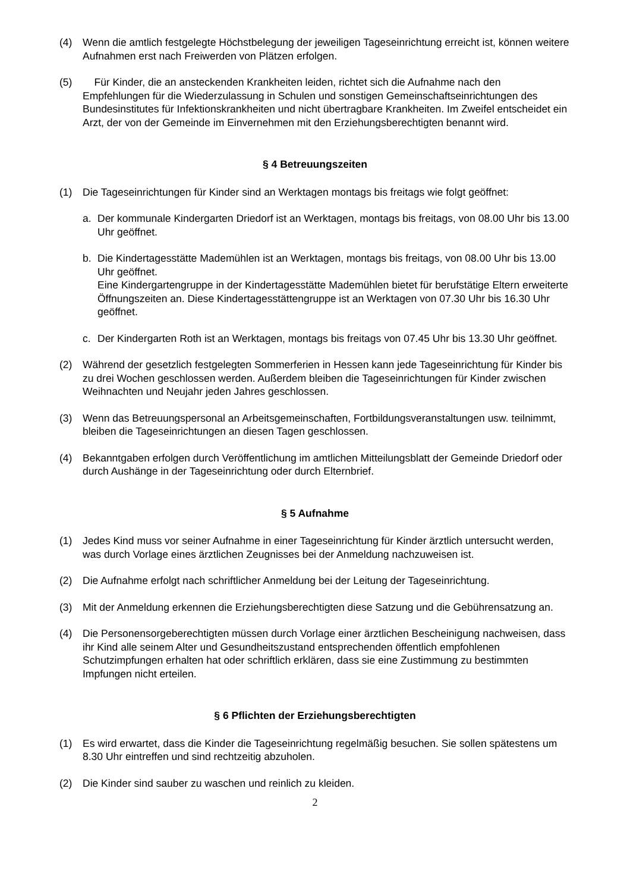(4) Wenn die amtlich festgelegte Höchstbelegung der jeweiligen Tageseinrichtung erreicht ist, können weitere Aufnahmen erst nach Freiwerden von Plätzen erfolgen.
(5) Für Kinder, die an ansteckenden Krankheiten leiden, richtet sich die Aufnahme nach den Empfehlungen für die Wiederzulassung in Schulen und sonstigen Gemeinschaftseinrichtungen des Bundesinstitutes für Infektionskrankheiten und nicht übertragbare Krankheiten. Im Zweifel entscheidet ein Arzt, der von der Gemeinde im Einvernehmen mit den Erziehungsberechtigten benannt wird.
§ 4 Betreuungszeiten
(1) Die Tageseinrichtungen für Kinder sind an Werktagen montags bis freitags wie folgt geöffnet:
a. Der kommunale Kindergarten Driedorf ist an Werktagen, montags bis freitags, von 08.00 Uhr bis 13.00 Uhr geöffnet.
b. Die Kindertagesstätte Mademühlen ist an Werktagen, montags bis freitags, von 08.00 Uhr bis 13.00 Uhr geöffnet.
Eine Kindergartengruppe in der Kindertagesstätte Mademühlen bietet für berufstätige Eltern erweiterte Öffnungszeiten an. Diese Kindertagesstättengruppe ist an Werktagen von 07.30 Uhr bis 16.30 Uhr geöffnet.
c. Der Kindergarten Roth ist an Werktagen, montags bis freitags von 07.45 Uhr bis 13.30 Uhr geöffnet.
(2) Während der gesetzlich festgelegten Sommerferien in Hessen kann jede Tageseinrichtung für Kinder bis zu drei Wochen geschlossen werden. Außerdem bleiben die Tageseinrichtungen für Kinder zwischen Weihnachten und Neujahr jeden Jahres geschlossen.
(3) Wenn das Betreuungspersonal an Arbeitsgemeinschaften, Fortbildungsveranstaltungen usw. teilnimmt, bleiben die Tageseinrichtungen an diesen Tagen geschlossen.
(4) Bekanntgaben erfolgen durch Veröffentlichung im amtlichen Mitteilungsblatt der Gemeinde Driedorf oder durch Aushänge in der Tageseinrichtung oder durch Elternbrief.
§ 5 Aufnahme
(1) Jedes Kind muss vor seiner Aufnahme in einer Tageseinrichtung für Kinder ärztlich untersucht werden, was durch Vorlage eines ärztlichen Zeugnisses bei der Anmeldung nachzuweisen ist.
(2) Die Aufnahme erfolgt nach schriftlicher Anmeldung bei der Leitung der Tageseinrichtung.
(3) Mit der Anmeldung erkennen die Erziehungsberechtigten diese Satzung und die Gebührensatzung an.
(4) Die Personensorgeberechtigten müssen durch Vorlage einer ärztlichen Bescheinigung nachweisen, dass ihr Kind alle seinem Alter und Gesundheitszustand entsprechenden öffentlich empfohlenen Schutzimpfungen erhalten hat oder schriftlich erklären, dass sie eine Zustimmung zu bestimmten Impfungen nicht erteilen.
§ 6 Pflichten der Erziehungsberechtigten
(1) Es wird erwartet, dass die Kinder die Tageseinrichtung regelmäßig besuchen. Sie sollen spätestens um 8.30 Uhr eintreffen und sind rechtzeitig abzuholen.
(2) Die Kinder sind sauber zu waschen und reinlich zu kleiden.
2